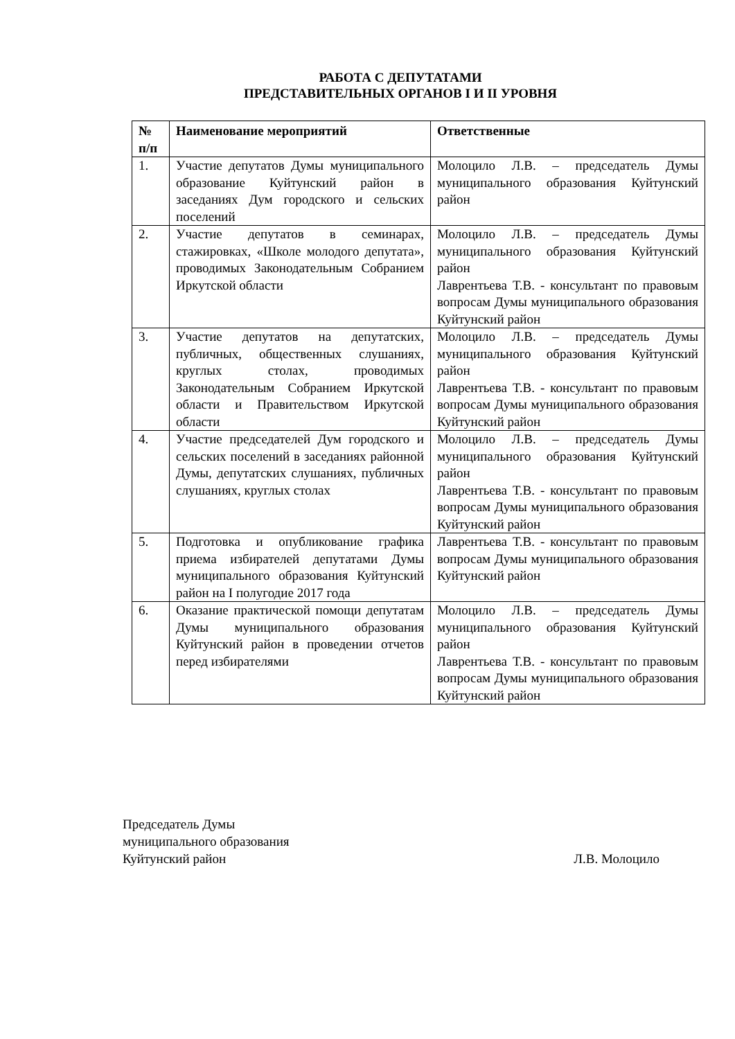РАБОТА С ДЕПУТАТАМИ
ПРЕДСТАВИТЕЛЬНЫХ ОРГАНОВ I И II УРОВНЯ
| № п/п | Наименование мероприятий | Ответственные |
| --- | --- | --- |
| 1. | Участие депутатов Думы муниципального образование Куйтунский район в заседаниях Дум городского и сельских поселений | Молоцило Л.В. – председатель Думы муниципального образования Куйтунский район |
| 2. | Участие депутатов в семинарах, стажировках, «Школе молодого депутата», проводимых Законодательным Собранием Иркутской области | Молоцило Л.В. – председатель Думы муниципального образования Куйтунский район Лаврентьева Т.В. - консультант по правовым вопросам Думы муниципального образования Куйтунский район |
| 3. | Участие депутатов на депутатских, публичных, общественных слушаниях, круглых столах, проводимых Законодательным Собранием Иркутской области и Правительством Иркутской области | Молоцило Л.В. – председатель Думы муниципального образования Куйтунский район Лаврентьева Т.В. - консультант по правовым вопросам Думы муниципального образования Куйтунский район |
| 4. | Участие председателей Дум городского и сельских поселений в заседаниях районной Думы, депутатских слушаниях, публичных слушаниях, круглых столах | Молоцило Л.В. – председатель Думы муниципального образования Куйтунский район Лаврентьева Т.В. - консультант по правовым вопросам Думы муниципального образования Куйтунский район |
| 5. | Подготовка и опубликование графика приема избирателей депутатами Думы муниципального образования Куйтунский район на I полугодие 2017 года | Лаврентьева Т.В. - консультант по правовым вопросам Думы муниципального образования Куйтунский район |
| 6. | Оказание практической помощи депутатам Думы муниципального образования Куйтунский район в проведении отчетов перед избирателями | Молоцило Л.В. – председатель Думы муниципального образования Куйтунский район Лаврентьева Т.В. - консультант по правовым вопросам Думы муниципального образования Куйтунский район |
Председатель Думы
муниципального образования
Куйтунский район Л.В. Молоцило